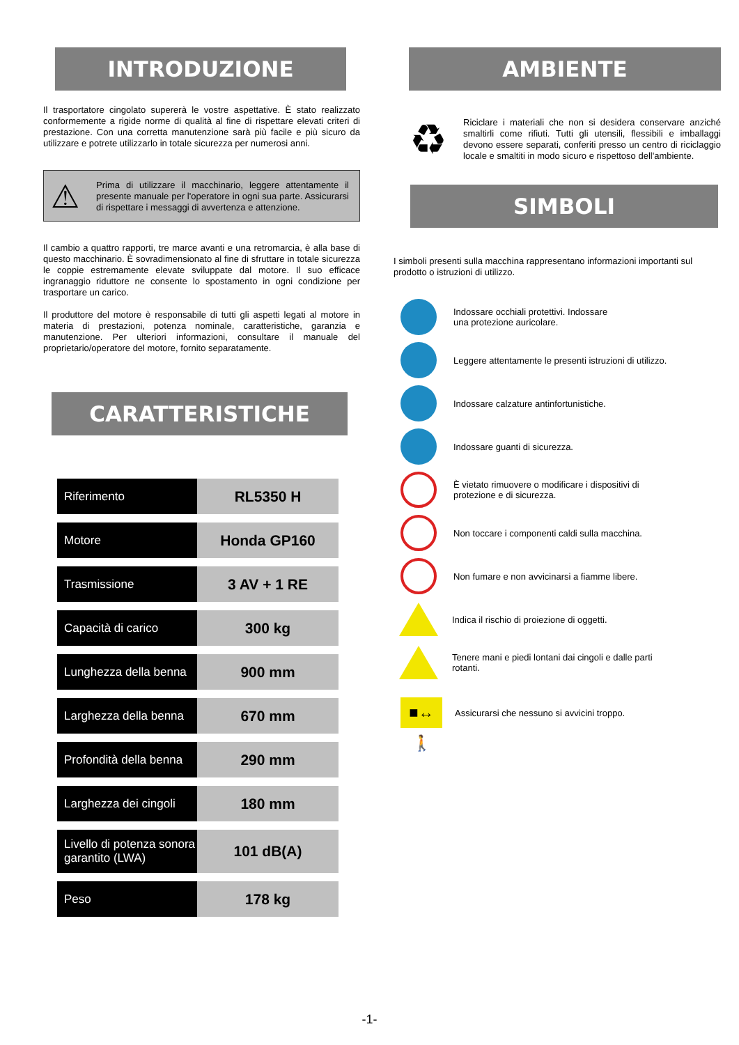INTRODUZIONE
Il trasportatore cingolato supererà le vostre aspettative. È stato realizzato conformemente a rigide norme di qualità al fine di rispettare elevati criteri di prestazione. Con una corretta manutenzione sarà più facile e più sicuro da utilizzare e potrete utilizzarlo in totale sicurezza per numerosi anni.
⚠
Prima di utilizzare il macchinario, leggere attentamente il presente manuale per l'operatore in ogni sua parte. Assicurarsi di rispettare i messaggi di avvertenza e attenzione.
Il cambio a quattro rapporti, tre marce avanti e una retromarcia, è alla base di questo macchinario. È sovradimensionato al fine di sfruttare in totale sicurezza le coppie estremamente elevate sviluppate dal motore. Il suo efficace ingranaggio riduttore ne consente lo spostamento in ogni condizione per trasportare un carico.
Il produttore del motore è responsabile di tutti gli aspetti legati al motore in materia di prestazioni, potenza nominale, caratteristiche, garanzia e manutenzione. Per ulteriori informazioni, consultare il manuale del proprietario/operatore del motore, fornito separatamente.
CARATTERISTICHE
| Riferimento | RL5350 H |
| Motore | Honda GP160 |
| Trasmissione | 3 AV + 1 RE |
| Capacità di carico | 300 kg |
| Lunghezza della benna | 900 mm |
| Larghezza della benna | 670 mm |
| Profondità della benna | 290 mm |
| Larghezza dei cingoli | 180 mm |
| Livello di potenza sonora garantito (LWA) | 101 dB(A) |
| Peso | 178 kg |
AMBIENTE
♻
Riciclare i materiali che non si desidera conservare anziché smaltirli come rifiuti. Tutti gli utensili, flessibili e imballaggi devono essere separati, conferiti presso un centro di riciclaggio locale e smaltiti in modo sicuro e rispettoso dell'ambiente.
SIMBOLI
I simboli presenti sulla macchina rappresentano informazioni importanti sul prodotto o istruzioni di utilizzo.
Indossare occhiali protettivi. Indossare
una protezione auricolare.
Leggere attentamente le presenti istruzioni di utilizzo.
Indossare calzature antinfortunistiche.
Indossare guanti di sicurezza.
È vietato rimuovere o modificare i dispositivi di
protezione e di sicurezza.
Non toccare i componenti caldi sulla macchina.
Non fumare e non avvicinarsi a fiamme libere.
Indica il rischio di proiezione di oggetti.
Tenere mani e piedi lontani dai cingoli e dalle parti
rotanti.
■↔🚶
Assicurarsi che nessuno si avvicini troppo.
-1-